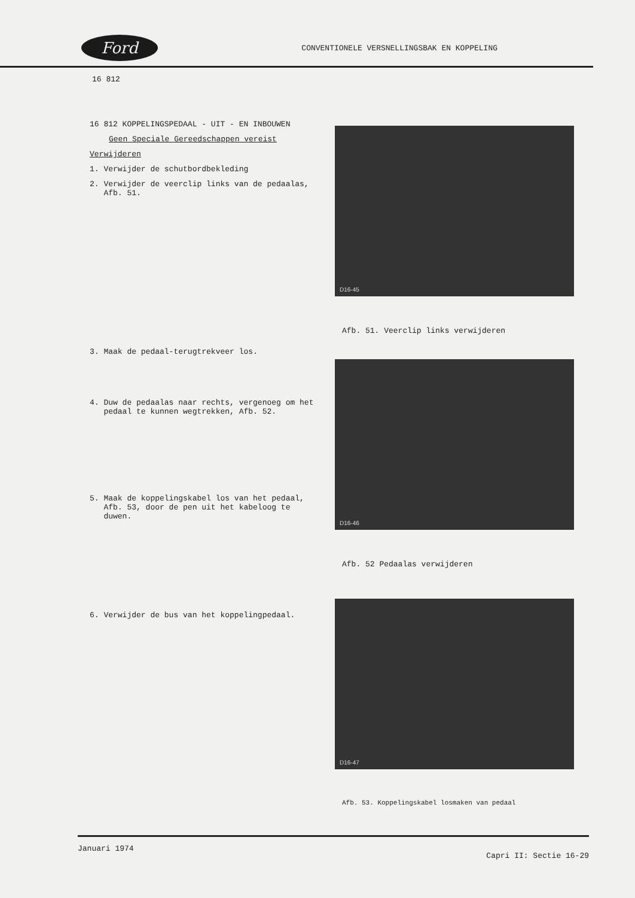Ford
CONVENTIONELE VERSNELLINGSBAK EN KOPPELING
16 812
16 812 KOPPELINGSPEDAAL - UIT - EN INBOUWEN
Geen Speciale Gereedschappen vereist
Verwijderen
1. Verwijder de schutbordbekleding
2. Verwijder de veerclip links van de pedaalas,
Afb. 51.
3. Maak de pedaal-terugtrekveer los.
4. Duw de pedaalas naar rechts, vergenoeg om het
pedaal te kunnen wegtrekken, Afb. 52.
5. Maak de koppelingskabel los van het pedaal,
Afb. 53, door de pen uit het kabeloog te
duwen.
6. Verwijder de bus van het koppelingpedaal.
D16-45
Afb. 51. Veerclip links verwijderen
D16-46
Afb. 52 Pedaalas verwijderen
D16-47
Afb. 53. Koppelingskabel losmaken van pedaal
Januari 1974 Capri II: Sectie 16-29